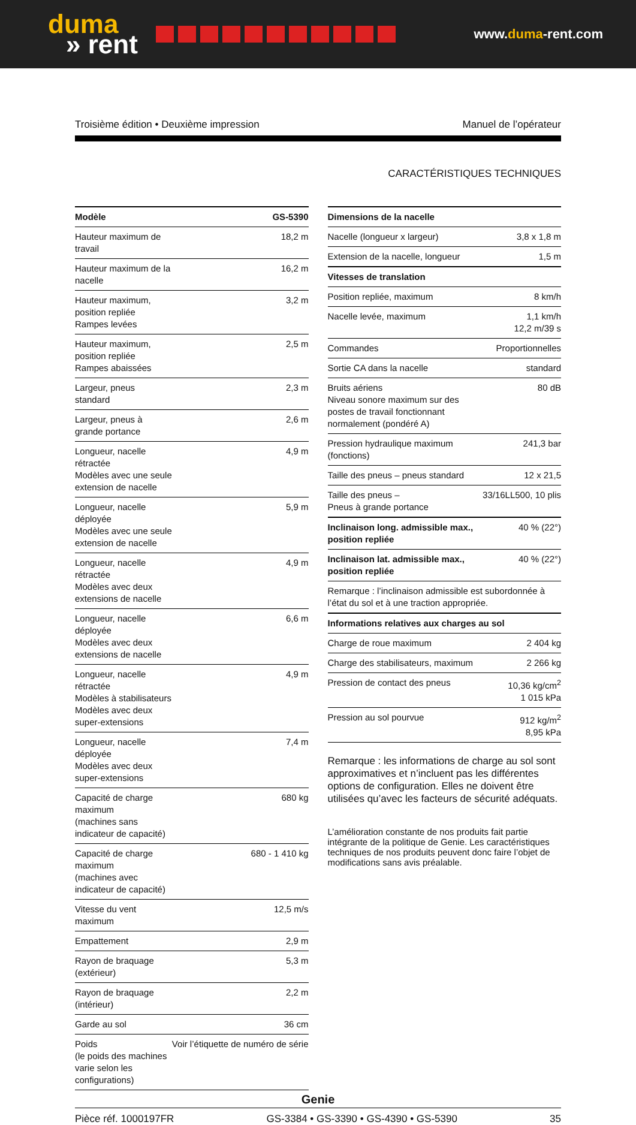duma
» rent
www.duma-rent.com
Troisième édition • Deuxième impression Manuel de l’opérateur
CARACTÉRISTIQUES TECHNIQUES
| Modèle | GS-5390 |
| --- | --- |
| Hauteur maximum de travail | 18,2 m |
| Hauteur maximum de la nacelle | 16,2 m |
| Hauteur maximum, position repliée Rampes levées | 3,2 m |
| Hauteur maximum, position repliée Rampes abaissées | 2,5 m |
| Largeur, pneus standard | 2,3 m |
| Largeur, pneus à grande portance | 2,6 m |
| Longueur, nacelle rétractée Modèles avec une seule extension de nacelle | 4,9 m |
| Longueur, nacelle déployée Modèles avec une seule extension de nacelle | 5,9 m |
| Longueur, nacelle rétractée Modèles avec deux extensions de nacelle | 4,9 m |
| Longueur, nacelle déployée Modèles avec deux extensions de nacelle | 6,6 m |
| Longueur, nacelle rétractée Modèles à stabilisateurs Modèles avec deux super-extensions | 4,9 m |
| Longueur, nacelle déployée Modèles avec deux super-extensions | 7,4 m |
| Capacité de charge maximum (machines sans indicateur de capacité) | 680 kg |
| Capacité de charge maximum (machines avec indicateur de capacité) | 680 - 1 410 kg |
| Vitesse du vent maximum | 12,5 m/s |
| Empattement | 2,9 m |
| Rayon de braquage (extérieur) | 5,3 m |
| Rayon de braquage (intérieur) | 2,2 m |
| Garde au sol | 36 cm |
| Poids (le poids des machines varie selon les configurations) | Voir l’étiquette de numéro de série |
| Dimensions de la nacelle | |
| --- | --- |
| Nacelle (longueur x largeur) | 3,8 x 1,8 m |
| Extension de la nacelle, longueur | 1,5 m |
| Vitesses de translation | |
| Position repliée, maximum | 8 km/h |
| Nacelle levée, maximum | 1,1 km/h 12,2 m/39 s |
| Commandes | Proportionnelles |
| Sortie CA dans la nacelle | standard |
| Bruits aériens Niveau sonore maximum sur des postes de travail fonctionnant normalement (pondéré A) | 80 dB |
| Pression hydraulique maximum (fonctions) | 241,3 bar |
| Taille des pneus – pneus standard | 12 x 21,5 |
| Taille des pneus – Pneus à grande portance | 33/16LL500, 10 plis |
| Inclinaison long. admissible max., position repliée | 40 % (22°) |
| Inclinaison lat. admissible max., position repliée | 40 % (22°) |
| Remarque : l’inclinaison admissible est subordonnée à l’état du sol et à une traction appropriée. | |
| Informations relatives aux charges au sol | |
| Charge de roue maximum | 2 404 kg |
| Charge des stabilisateurs, maximum | 2 266 kg |
| Pression de contact des pneus | 10,36 kg/cm<sup>2</sup> 1 015 kPa |
| Pression au sol pourvue | 912 kg/m<sup>2</sup> 8,95 kPa |
Remarque : les informations de charge au sol sont approximatives et n’incluent pas les différentes options de configuration. Elles ne doivent être utilisées qu’avec les facteurs de sécurité adéquats.
L’amélioration constante de nos produits fait partie intégrante de la politique de Genie. Les caractéristiques techniques de nos produits peuvent donc faire l’objet de modifications sans avis préalable.
Genie
Pièce réf. 1000197FR GS-3384 • GS-3390 • GS-4390 • GS-5390 35